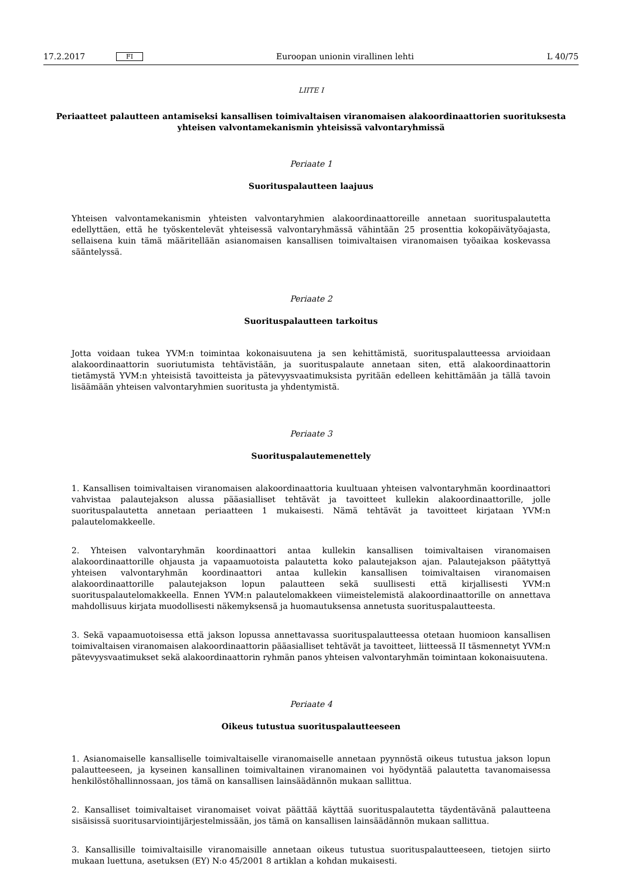17.2.2017 FI Euroopan unionin virallinen lehti L 40/75
LIITE I
Periaatteet palautteen antamiseksi kansallisen toimivaltaisen viranomaisen alakoordinaattorien suorituksesta yhteisen valvontamekanismin yhteisissä valvontaryhmissä
Periaate 1
Suorituspalautteen laajuus
Yhteisen valvontamekanismin yhteisten valvontaryhmien alakoordinaattoreille annetaan suorituspalautetta edellyttäen, että he työskentelevät yhteisessä valvontaryhmässä vähintään 25 prosenttia kokopäivätyöajasta, sellaisena kuin tämä määritellään asianomaisen kansallisen toimivaltaisen viranomaisen työaikaa koskevassa sääntelyssä.
Periaate 2
Suorituspalautteen tarkoitus
Jotta voidaan tukea YVM:n toimintaa kokonaisuutena ja sen kehittämistä, suorituspalautteessa arvioidaan alakoordi­naattorin suoriutumista tehtävistään, ja suorituspalaute annetaan siten, että alakoordinaattorin tietämystä YVM:n yhteisistä tavoitteista ja pätevyysvaatimuksista pyritään edelleen kehittämään ja tällä tavoin lisäämään yhteisen valvontaryhmien suoritusta ja yhdentymistä.
Periaate 3
Suorituspalautemenettely
1. Kansallisen toimivaltaisen viranomaisen alakoordinaattoria kuultuaan yhteisen valvontaryhmän koordinaattori vahvistaa palautejakson alussa pääasialliset tehtävät ja tavoitteet kullekin alakoordinaattorille, jolle suorituspalautetta annetaan periaatteen 1 mukaisesti. Nämä tehtävät ja tavoitteet kirjataan YVM:n palautelomakkeelle.
2. Yhteisen valvontaryhmän koordinaattori antaa kullekin kansallisen toimivaltaisen viranomaisen alakoordinaattorille ohjausta ja vapaamuotoista palautetta koko palautejakson ajan. Palautejakson päätyttyä yhteisen valvontaryhmän koordinaattori antaa kullekin kansallisen toimivaltaisen viranomaisen alakoordinaattorille palautejakson lopun palautteen sekä suullisesti että kirjallisesti YVM:n suorituspalautelomakkeella. Ennen YVM:n palautelomakkeen viimeistelemistä alakoordinaattorille on annettava mahdollisuus kirjata muodollisesti näkemyksensä ja huomautuksensa annetusta suorituspalautteesta.
3. Sekä vapaamuotoisessa että jakson lopussa annettavassa suorituspalautteessa otetaan huomioon kansallisen toimivaltaisen viranomaisen alakoordinaattorin pääasialliset tehtävät ja tavoitteet, liitteessä II täsmennetyt YVM:n pätevyysvaatimukset sekä alakoordinaattorin ryhmän panos yhteisen valvontaryhmän toimintaan kokonaisuutena.
Periaate 4
Oikeus tutustua suorituspalautteeseen
1. Asianomaiselle kansalliselle toimivaltaiselle viranomaiselle annetaan pyynnöstä oikeus tutustua jakson lopun palautteeseen, ja kyseinen kansallinen toimivaltainen viranomainen voi hyödyntää palautetta tavanomaisessa henkilöstö­hallinnossaan, jos tämä on kansallisen lainsäädännön mukaan sallittua.
2. Kansalliset toimivaltaiset viranomaiset voivat päättää käyttää suorituspalautetta täydentävänä palautteena sisäisissä suoritusarviointijärjestelmissään, jos tämä on kansallisen lainsäädännön mukaan sallittua.
3. Kansallisille toimivaltaisille viranomaisille annetaan oikeus tutustua suorituspalautteeseen, tietojen siirto mukaan luettuna, asetuksen (EY) N:o 45/2001 8 artiklan a kohdan mukaisesti.